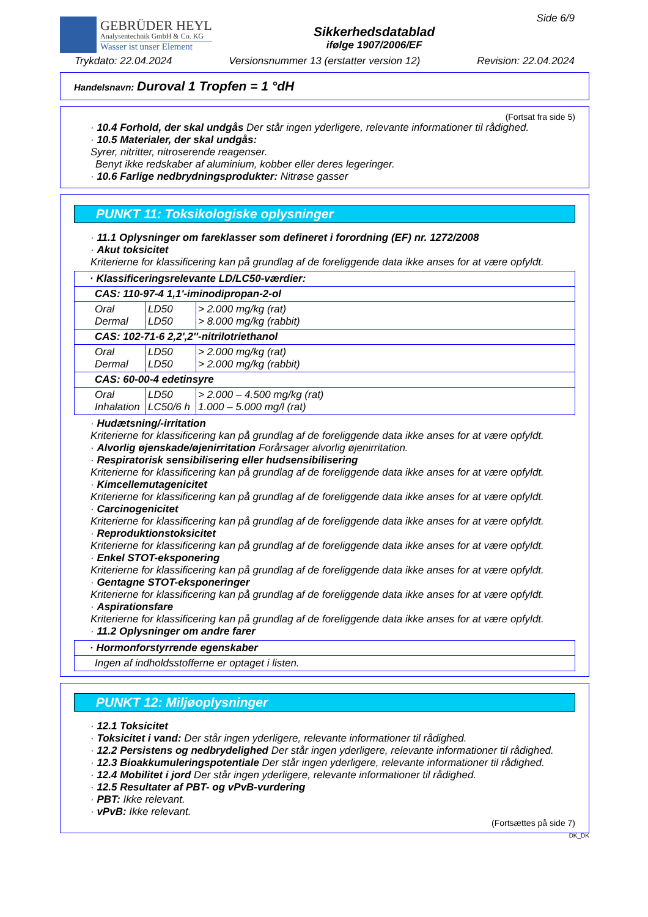GEBRÜDER HEYL
Analysentechnik GmbH & Co. KG
Wasser ist unser Element
Sikkerhedsdatablad
ifølge 1907/2006/EF
Side 6/9
Trykdato: 22.04.2024 Versionsnummer 13 (erstatter version 12) Revision: 22.04.2024
Handelsnavn: Duroval 1 Tropfen = 1 °dH
(Fortsat fra side 5)
· 10.4 Forhold, der skal undgås Der står ingen yderligere, relevante informationer til rådighed.
· 10.5 Materialer, der skal undgås:
Syrer, nitritter, nitroserende reagenser.
Benyt ikke redskaber af aluminium, kobber eller deres legeringer.
· 10.6 Farlige nedbrydningsprodukter: Nitrøse gasser
PUNKT 11: Toksikologiske oplysninger
· 11.1 Oplysninger om fareklasser som defineret i forordning (EF) nr. 1272/2008
· Akut toksicitet
Kriterierne for klassificering kan på grundlag af de foreliggende data ikke anses for at være opfyldt.
| · Klassificeringsrelevante LD/LC50-værdier: | | |
| CAS: 110-97-4 1,1'-iminodipropan-2-ol | | |
| Oral Dermal | LD50 LD50 | > 2.000 mg/kg (rat) > 8.000 mg/kg (rabbit) |
| CAS: 102-71-6 2,2',2''-nitrilotriethanol | | |
| Oral Dermal | LD50 LD50 | > 2.000 mg/kg (rat) > 2.000 mg/kg (rabbit) |
| CAS: 60-00-4 edetinsyre | | |
| Oral Inhalation | LD50 LC50/6 h | > 2.000 – 4.500 mg/kg (rat) 1.000 – 5.000 mg/l (rat) |
· Hudætsning/-irritation
Kriterierne for klassificering kan på grundlag af de foreliggende data ikke anses for at være opfyldt.
· Alvorlig øjenskade/øjenirritation Forårsager alvorlig øjenirritation.
· Respiratorisk sensibilisering eller hudsensibilisering
Kriterierne for klassificering kan på grundlag af de foreliggende data ikke anses for at være opfyldt.
· Kimcellemutagenicitet
Kriterierne for klassificering kan på grundlag af de foreliggende data ikke anses for at være opfyldt.
· Carcinogenicitet
Kriterierne for klassificering kan på grundlag af de foreliggende data ikke anses for at være opfyldt.
· Reproduktionstoksicitet
Kriterierne for klassificering kan på grundlag af de foreliggende data ikke anses for at være opfyldt.
· Enkel STOT-eksponering
Kriterierne for klassificering kan på grundlag af de foreliggende data ikke anses for at være opfyldt.
· Gentagne STOT-eksponeringer
Kriterierne for klassificering kan på grundlag af de foreliggende data ikke anses for at være opfyldt.
· Aspirationsfare
Kriterierne for klassificering kan på grundlag af de foreliggende data ikke anses for at være opfyldt.
· 11.2 Oplysninger om andre farer
| · Hormonforstyrrende egenskaber |
| Ingen af indholdsstofferne er optaget i listen. |
PUNKT 12: Miljøoplysninger
· 12.1 Toksicitet
· Toksicitet i vand: Der står ingen yderligere, relevante informationer til rådighed.
· 12.2 Persistens og nedbrydelighed Der står ingen yderligere, relevante informationer til rådighed.
· 12.3 Bioakkumuleringspotentiale Der står ingen yderligere, relevante informationer til rådighed.
· 12.4 Mobilitet i jord Der står ingen yderligere, relevante informationer til rådighed.
· 12.5 Resultater af PBT- og vPvB-vurdering
· PBT: Ikke relevant.
· vPvB: Ikke relevant.
(Fortsættes på side 7)
DK_DK